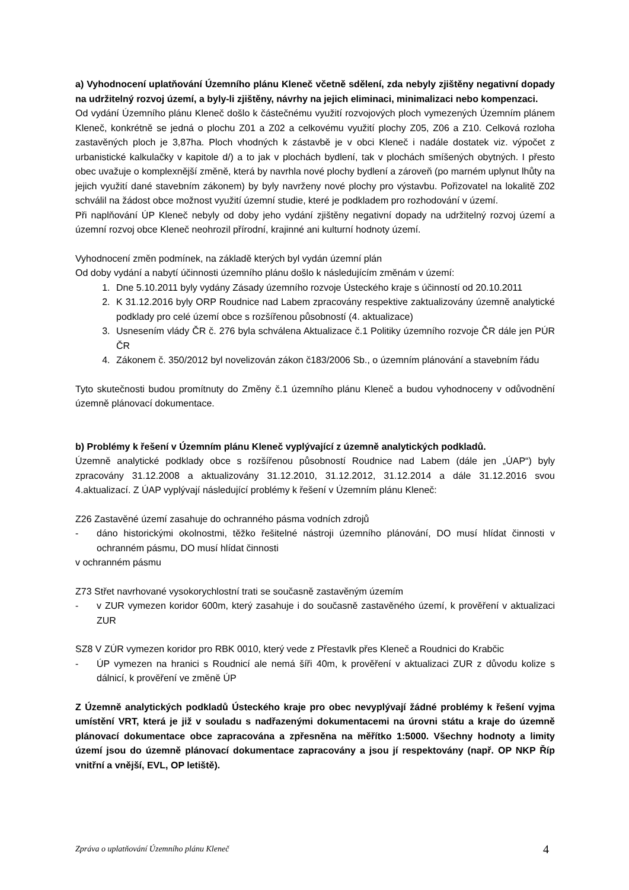a) Vyhodnocení uplatňování Územního plánu Kleneč včetně sdělení, zda nebyly zjištěny negativní dopady na udržitelný rozvoj území, a byly-li zjištěny, návrhy na jejich eliminaci, minimalizaci nebo kompenzaci.
Od vydání Územního plánu Kleneč došlo k částečnému využití rozvojových ploch vymezených Územním plánem Kleneč, konkrétně se jedná o plochu Z01 a Z02 a celkovému využití plochy Z05, Z06 a Z10. Celková rozloha zastavěných ploch je 3,87ha. Ploch vhodných k zástavbě je v obci Kleneč i nadále dostatek viz. výpočet z urbanistické kalkulačky v kapitole d/) a to jak v plochách bydlení, tak v plochách smíšených obytných. I přesto obec uvažuje o komplexnější změně, která by navrhla nové plochy bydlení a zároveň (po marném uplynut lhůty na jejich využití dané stavebním zákonem) by byly navrženy nové plochy pro výstavbu. Pořizovatel na lokalitě Z02 schválil na žádost obce možnost využití územní studie, které je podkladem pro rozhodování v území.
Při naplňování ÚP Kleneč nebyly od doby jeho vydání zjištěny negativní dopady na udržitelný rozvoj území a územní rozvoj obce Kleneč neohrozil přírodní, krajinné ani kulturní hodnoty území.
Vyhodnocení změn podmínek, na základě kterých byl vydán územní plán
Od doby vydání a nabytí účinnosti územního plánu došlo k následujícím změnám v území:
1. Dne 5.10.2011 byly vydány Zásady územního rozvoje Ústeckého kraje s účinností od 20.10.2011
2. K 31.12.2016 byly ORP Roudnice nad Labem zpracovány respektive zaktualizovány územně analytické podklady pro celé území obce s rozšířenou působností (4. aktualizace)
3. Usnesením vlády ČR č. 276 byla schválena Aktualizace č.1 Politiky územního rozvoje ČR dále jen PÚR ČR
4. Zákonem č. 350/2012 byl novelizován zákon č183/2006 Sb., o územním plánování a stavebním řádu
Tyto skutečnosti budou promítnuty do Změny č.1 územního plánu Kleneč a budou vyhodnoceny v odůvodnění územně plánovací dokumentace.
b) Problémy k řešení v Územním plánu Kleneč vyplývající z územně analytických podkladů.
Územně analytické podklady obce s rozšířenou působností Roudnice nad Labem (dále jen „ÚAP“) byly zpracovány 31.12.2008 a aktualizovány 31.12.2010, 31.12.2012, 31.12.2014 a dále 31.12.2016 svou 4.aktualizací. Z ÚAP vyplývají následující problémy k řešení v Územním plánu Kleneč:
Z26 Zastavěné území zasahuje do ochranného pásma vodních zdrojů
- dáno historickými okolnostmi, těžko řešitelné nástroji územního plánování, DO musí hlídat činnosti v ochranném pásmu, DO musí hlídat činnosti
v ochranném pásmu
Z73 Střet navrhované vysokorychlostní trati se současně zastavěným územím
- v ZUR vymezen koridor 600m, který zasahuje i do současně zastavěného území, k prověření v aktualizaci ZUR
SZ8 V ZÚR vymezen koridor pro RBK 0010, který vede z Přestavlk přes Kleneč a Roudnici do Krabčic
- ÚP vymezen na hranici s Roudnicí ale nemá šíři 40m, k prověření v aktualizaci ZUR z důvodu kolize s dálnicí, k prověření ve změně ÚP
Z Územně analytických podkladů Ústeckého kraje pro obec nevyplývají žádné problémy k řešení vyjma umístění VRT, která je již v souladu s nadřazenými dokumentacemi na úrovni státu a kraje do územně plánovací dokumentace obce zapracována a zpřesněna na měřítko 1:5000. Všechny hodnoty a limity území jsou do územně plánovací dokumentace zapracovány a jsou jí respektovány (např. OP NKP Říp vnitřní a vnější, EVL, OP letiště).
Zpráva o uplatňování Územního plánu Kleneč 4